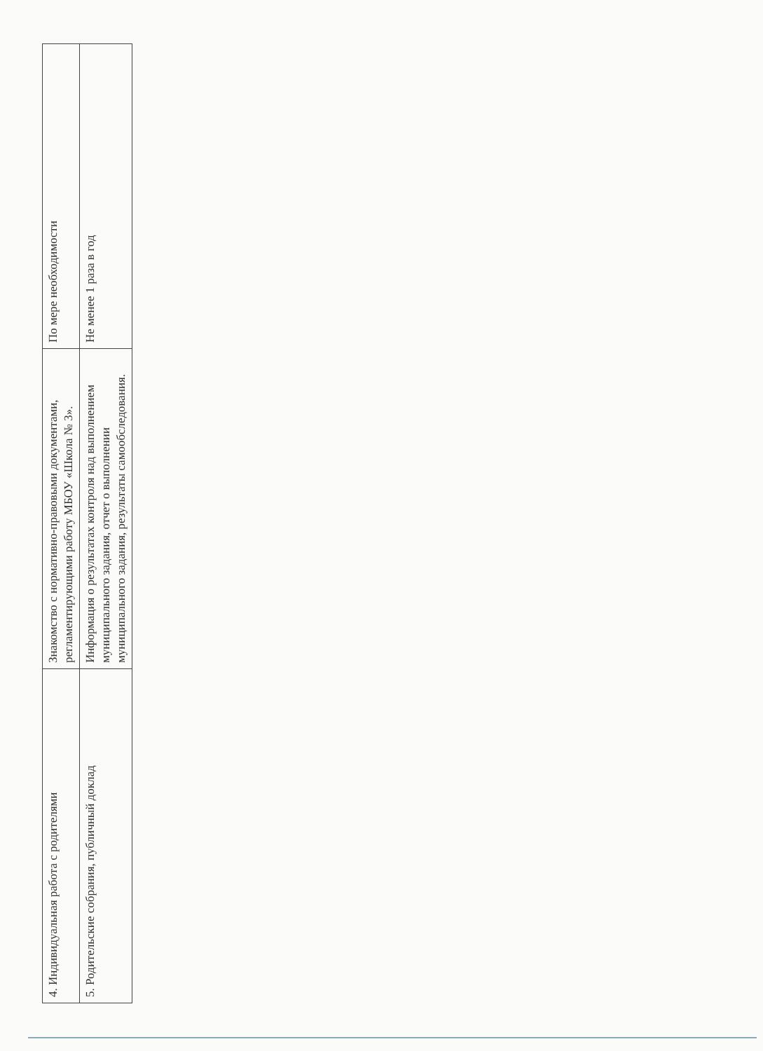| 4. Индивидуальная работа с родителями | Знакомство с нормативно-правовыми документами, регламентирующими работу МБОУ «Школа № 3». | По мере необходимости |
| 5. Родительские собрания, публичный доклад | Информация о результатах контроля над выполнением муниципального задания, отчет о выполнении муниципального задания, результаты самообследования. | Не менее 1 раза в год |